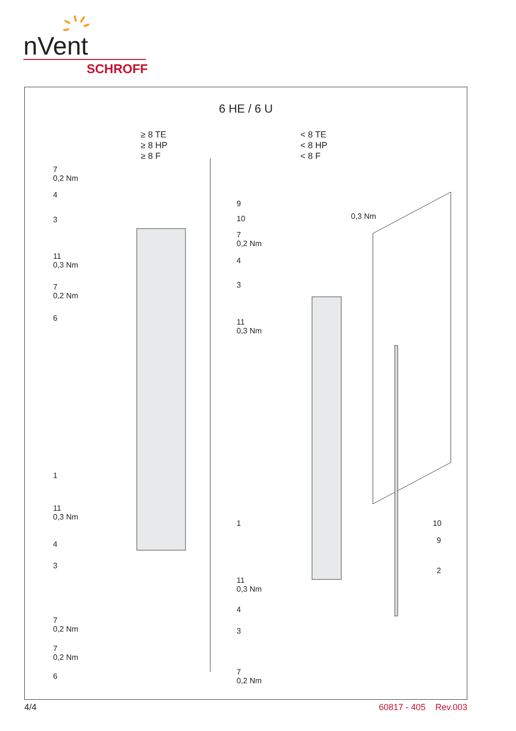nVent
SCHROFF
6 HE / 6 U
≥ 8 TE
≥ 8 HP
≥ 8 F
< 8 TE
< 8 HP
< 8 F
7
0,2 Nm
4
3
11
0,3 Nm
7
0,2 Nm
6
1
11
0,3 Nm
4
3
7
0,2 Nm
7
0,2 Nm
6
9
10 0,3 Nm
7
0,2 Nm
4
3
11
0,3 Nm
1 10
9
2
11
0,3 Nm
4
3
7
0,2 Nm
4/4 60817 - 405 Rev.003